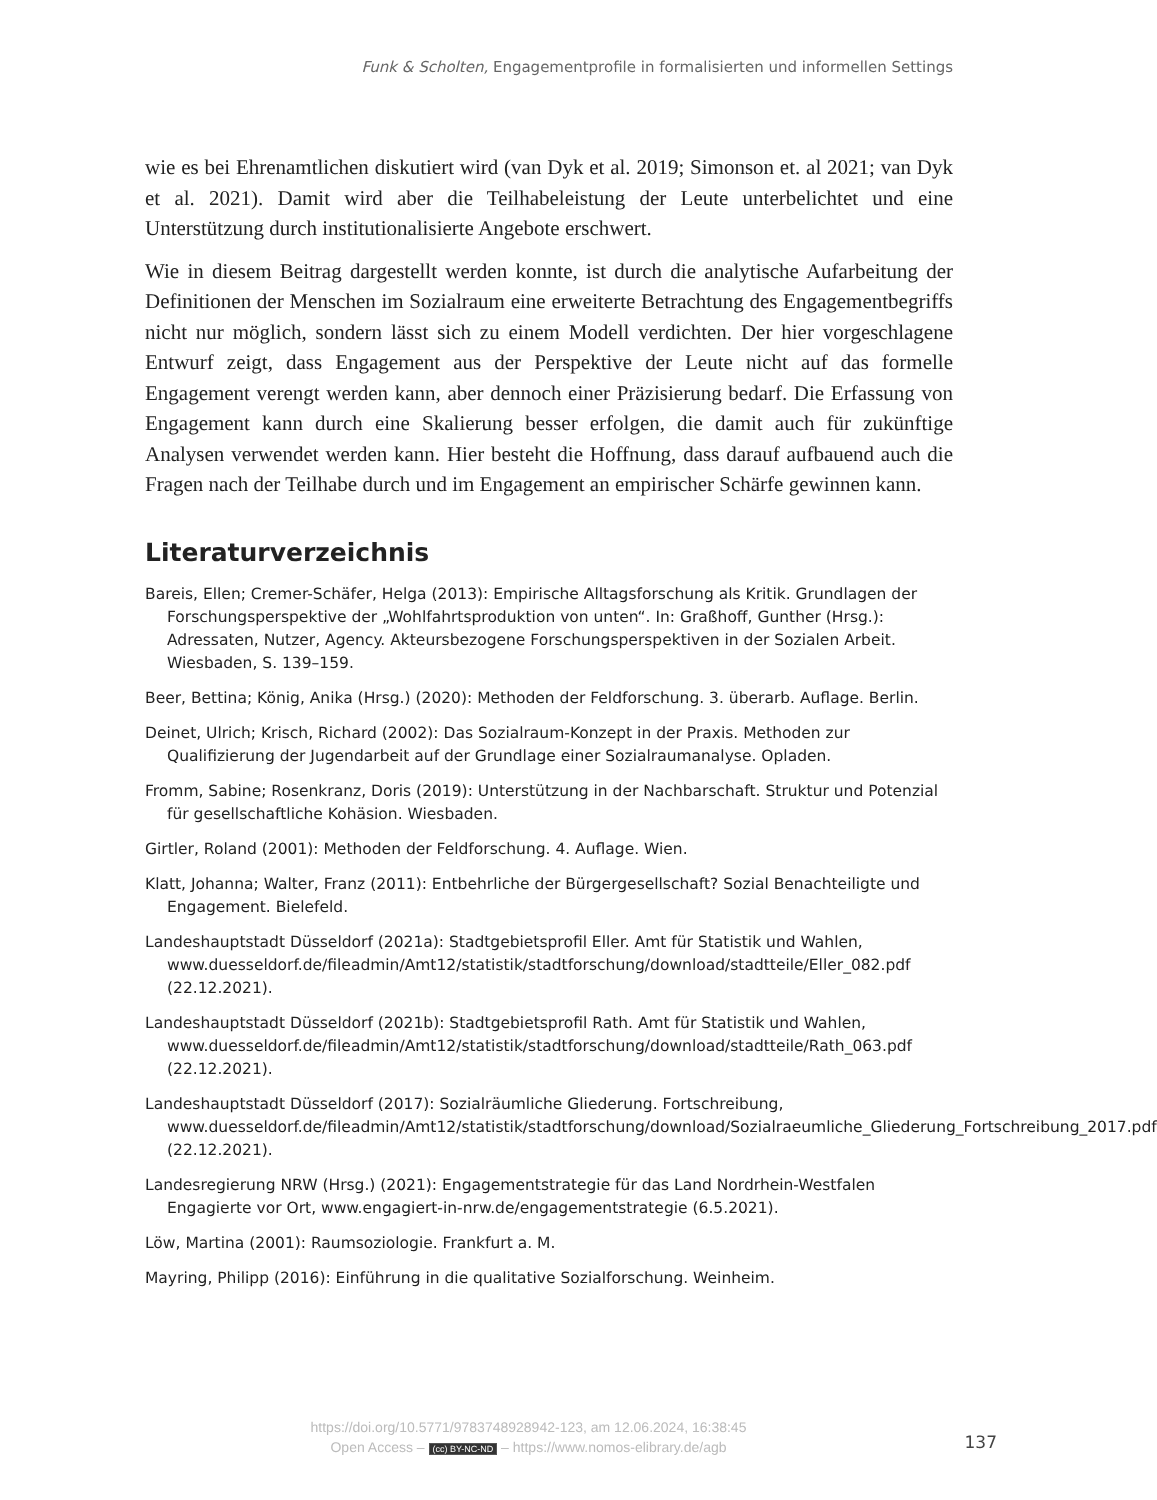Funk & Scholten, Engagementprofile in formalisierten und informellen Settings
wie es bei Ehrenamtlichen diskutiert wird (van Dyk et al. 2019; Simonson et. al 2021; van Dyk et al. 2021). Damit wird aber die Teilhabeleistung der Leute unterbelichtet und eine Unterstützung durch institutionalisierte Angebote erschwert.
Wie in diesem Beitrag dargestellt werden konnte, ist durch die analytische Aufarbeitung der Definitionen der Menschen im Sozialraum eine erweiterte Betrachtung des Engagementbegriffs nicht nur möglich, sondern lässt sich zu einem Modell verdichten. Der hier vorgeschlagene Entwurf zeigt, dass Engagement aus der Perspektive der Leute nicht auf das formelle Engagement verengt werden kann, aber dennoch einer Präzisierung bedarf. Die Erfassung von Engagement kann durch eine Skalierung besser erfolgen, die damit auch für zukünftige Analysen verwendet werden kann. Hier besteht die Hoffnung, dass darauf aufbauend auch die Fragen nach der Teilhabe durch und im Engagement an empirischer Schärfe gewinnen kann.
Literaturverzeichnis
Bareis, Ellen; Cremer-Schäfer, Helga (2013): Empirische Alltagsforschung als Kritik. Grundlagen der Forschungsperspektive der „Wohlfahrtsproduktion von unten“. In: Graßhoff, Gunther (Hrsg.): Adressaten, Nutzer, Agency. Akteursbezogene Forschungsperspektiven in der Sozialen Arbeit. Wiesbaden, S. 139–159.
Beer, Bettina; König, Anika (Hrsg.) (2020): Methoden der Feldforschung. 3. überarb. Auflage. Berlin.
Deinet, Ulrich; Krisch, Richard (2002): Das Sozialraum-Konzept in der Praxis. Methoden zur Qualifizierung der Jugendarbeit auf der Grundlage einer Sozialraumanalyse. Opladen.
Fromm, Sabine; Rosenkranz, Doris (2019): Unterstützung in der Nachbarschaft. Struktur und Potenzial für gesellschaftliche Kohäsion. Wiesbaden.
Girtler, Roland (2001): Methoden der Feldforschung. 4. Auflage. Wien.
Klatt, Johanna; Walter, Franz (2011): Entbehrliche der Bürgergesellschaft? Sozial Benachteiligte und Engagement. Bielefeld.
Landeshauptstadt Düsseldorf (2021a): Stadtgebietsprofil Eller. Amt für Statistik und Wahlen, www.duesseldorf.de/fileadmin/Amt12/statistik/stadtforschung/download/stadtteile/Eller_082.pdf (22.12.2021).
Landeshauptstadt Düsseldorf (2021b): Stadtgebietsprofil Rath. Amt für Statistik und Wahlen, www.duesseldorf.de/fileadmin/Amt12/statistik/stadtforschung/download/stadtteile/Rath_063.pdf (22.12.2021).
Landeshauptstadt Düsseldorf (2017): Sozialräumliche Gliederung. Fortschreibung, www.duesseldorf.de/fileadmin/Amt12/statistik/stadtforschung/download/Sozialraeumliche_Gliederung_Fortschreibung_2017.pdf (22.12.2021).
Landesregierung NRW (Hrsg.) (2021): Engagementstrategie für das Land Nordrhein-Westfalen Engagierte vor Ort, www.engagiert-in-nrw.de/engagementstrategie (6.5.2021).
Löw, Martina (2001): Raumsoziologie. Frankfurt a. M.
Mayring, Philipp (2016): Einführung in die qualitative Sozialforschung. Weinheim.
https://doi.org/10.5771/9783748928942-123, am 12.06.2024, 16:38:45
Open Access – (cc) BY-NC-ND – https://www.nomos-elibrary.de/agb
137